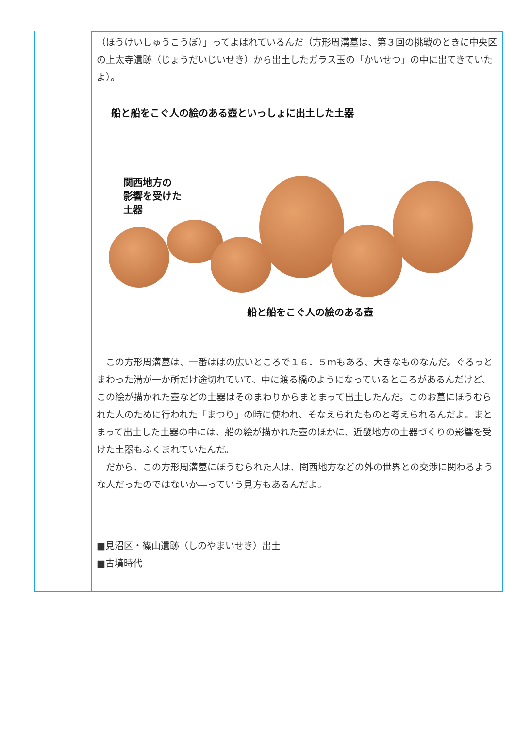| | （ほうけいしゅうこうぼ）」ってよばれているんだ（方形周溝墓は、第３回の挑戦のときに中央区の上太寺遺跡（じょうだいじいせき）から出土したガラス玉の「かいせつ」の中に出てきていたよ）。 船と船をこぐ人の絵のある壺といっしょに出土した土器 関西地方の 影響を受けた 土器 船と船をこぐ人の絵のある壺 この方形周溝墓は、一番はばの広いところで１６．５ｍもある、大きなものなんだ。ぐるっとまわった溝が一か所だけ途切れていて、中に渡る橋のようになっているところがあるんだけど、この絵が描かれた壺などの土器はそのまわりからまとまって出土したんだ。このお墓にほうむられた人のために行われた「まつり」の時に使われ、そなえられたものと考えられるんだよ。まとまって出土した土器の中には、船の絵が描かれた壺のほかに、近畿地方の土器づくりの影響を受けた土器もふくまれていたんだ。 だから、この方形周溝墓にほうむられた人は、関西地方などの外の世界との交渉に関わるような人だったのではないか―っていう見方もあるんだよ。 ■見沼区・篠山遺跡（しのやまいせき）出土 ■古墳時代 |